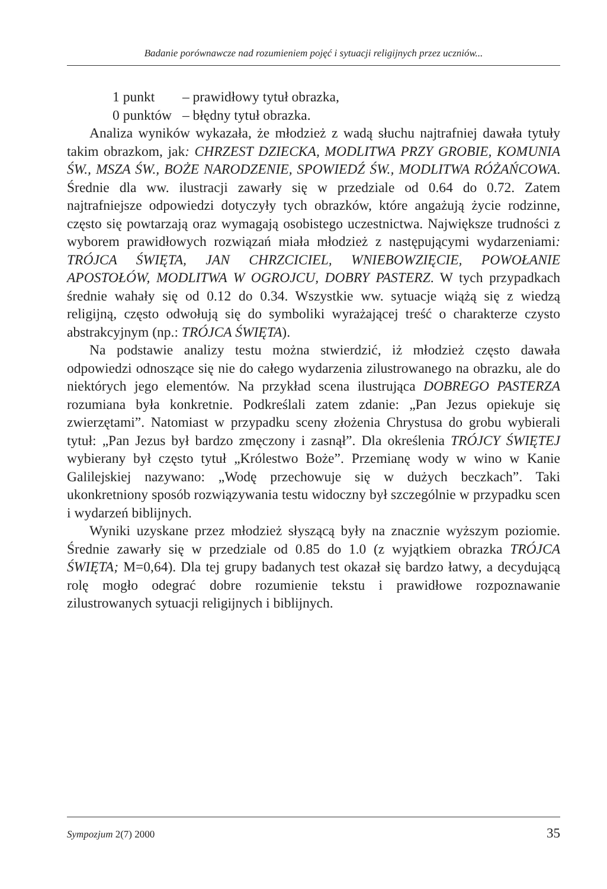Badanie porównawcze nad rozumieniem pojęć i sytuacji religijnych przez uczniów...
1 punkt – prawidłowy tytuł obrazka,
0 punktów – błędny tytuł obrazka.
Analiza wyników wykazała, że młodzież z wadą słuchu najtrafniej dawała tytuły takim obrazkom, jak: CHRZEST DZIECKA, MODLITWA PRZY GROBIE, KOMUNIA ŚW., MSZA ŚW., BOŻE NARODZENIE, SPOWIEDŹ ŚW., MODLITWA RÓŻAŃCOWA. Średnie dla ww. ilustracji zawarły się w przedziale od 0.64 do 0.72. Zatem najtrafniejsze odpowiedzi dotyczyły tych obrazków, które angażują życie rodzinne, często się powtarzają oraz wymagają osobistego uczestnictwa. Największe trudności z wyborem prawidłowych rozwiązań miała młodzież z następującymi wydarzeniami: TRÓJCA ŚWIĘTA, JAN CHRZCICIEL, WNIEBOWZIĘCIE, POWOŁANIE APOSTOŁÓW, MODLITWA W OGROJCU, DOBRY PASTERZ. W tych przypadkach średnie wahały się od 0.12 do 0.34. Wszystkie ww. sytuacje wiążą się z wiedzą religijną, często odwołują się do symboliki wyrażającej treść o charakterze czysto abstrakcyjnym (np.: TRÓJCA ŚWIĘTA).
Na podstawie analizy testu można stwierdzić, iż młodzież często dawała odpowiedzi odnoszące się nie do całego wydarzenia zilustrowanego na obrazku, ale do niektórych jego elementów. Na przykład scena ilustrująca DOBREGO PASTERZA rozumiana była konkretnie. Podkreślali zatem zdanie: „Pan Jezus opiekuje się zwierzętami”. Natomiast w przypadku sceny złożenia Chrystusa do grobu wybierali tytuł: „Pan Jezus był bardzo zmęczony i zasnął”. Dla określenia TRÓJCY ŚWIĘTEJ wybierany był często tytuł „Królestwo Boże”. Przemianę wody w wino w Kanie Galilejskiej nazywano: „Wodę przechowuje się w dużych beczkach”. Taki ukonkretniony sposób rozwiązywania testu widoczny był szczególnie w przypadku scen i wydarzeń biblijnych.
Wyniki uzyskane przez młodzież słyszącą były na znacznie wyższym poziomie. Średnie zawarły się w przedziale od 0.85 do 1.0 (z wyjątkiem obrazka TRÓJCA ŚWIĘTA; M=0,64). Dla tej grupy badanych test okazał się bardzo łatwy, a decydującą rolę mogło odegrać dobre rozumienie tekstu i prawidłowe rozpoznawanie zilustrowanych sytuacji religijnych i biblijnych.
Sympozjum 2(7) 2000 35